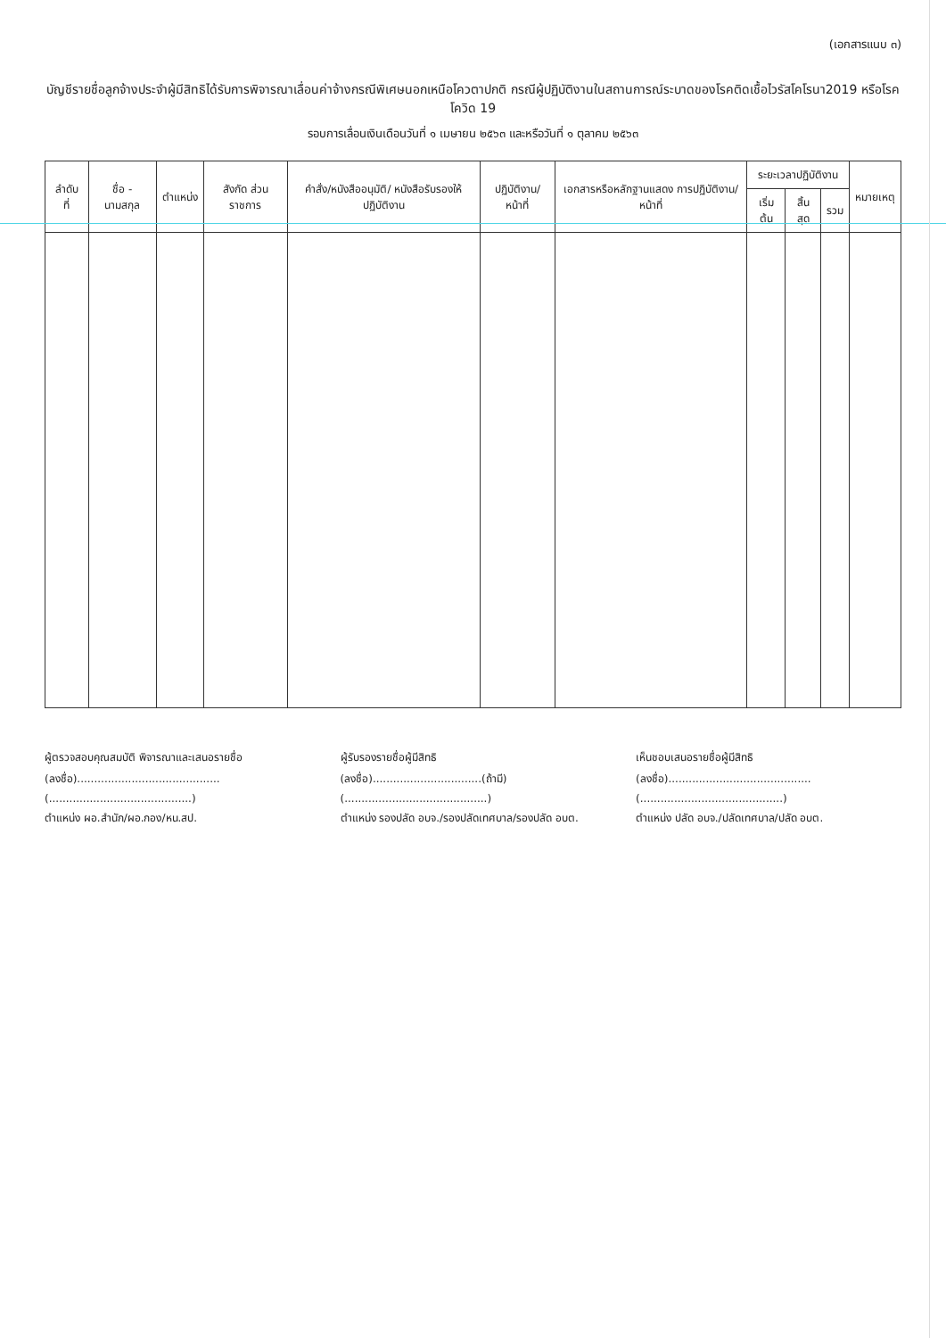(เอกสารแนบ ๓)
บัญชีรายชื่อลูกจ้างประจำผู้มีสิทธิได้รับการพิจารณาเลื่อนค่าจ้างกรณีพิเศษนอกเหนือโควตาปกติ กรณีผู้ปฏิบัติงานในสถานการณ์ระบาดของโรคติดเชื้อไวรัสโคโรนา2019 หรือโรคโควิด 19
รอบการเลื่อนเงินเดือนวันที่ ๑ เมษายน ๒๕๖๓ และหรือวันที่ ๑ ตุลาคม ๒๕๖๓
| ลำดับ ที่ | ชื่อ - นามสกุล | ตำแหน่ง | สังกัด ส่วนราชการ | คำสั่ง/หนังสืออนุมัติ/ หนังสือรับรองให้ปฏิบัติงาน | ปฏิบัติงาน/หน้าที่ | เอกสารหรือหลักฐานแสดง การปฏิบัติงาน/หน้าที่ | ระยะเวลาปฏิบัติงาน | | | หมายเหตุ |
| --- | --- | --- | --- | --- | --- | --- | --- | --- | --- | --- |
| | | | | | | | เริ่มต้น | สิ้นสุด | รวม | |
ผู้ตรวจสอบคุณสมบัติ พิจารณาและเสนอรายชื่อ
(ลงชื่อ)..........................................
(..........................................)
ตำแหน่ง ผอ.สำนัก/ผอ.กอง/หน.สป.
ผู้รับรองรายชื่อผู้มีสิทธิ
(ลงชื่อ)................................(ถ้ามี)
(..........................................)
ตำแหน่ง รองปลัด อบจ./รองปลัดเทศบาล/รองปลัด อบต.
เห็นชอบเสนอรายชื่อผู้มีสิทธิ
(ลงชื่อ)..........................................
(..........................................)
ตำแหน่ง ปลัด อบจ./ปลัดเทศบาล/ปลัด อบต.